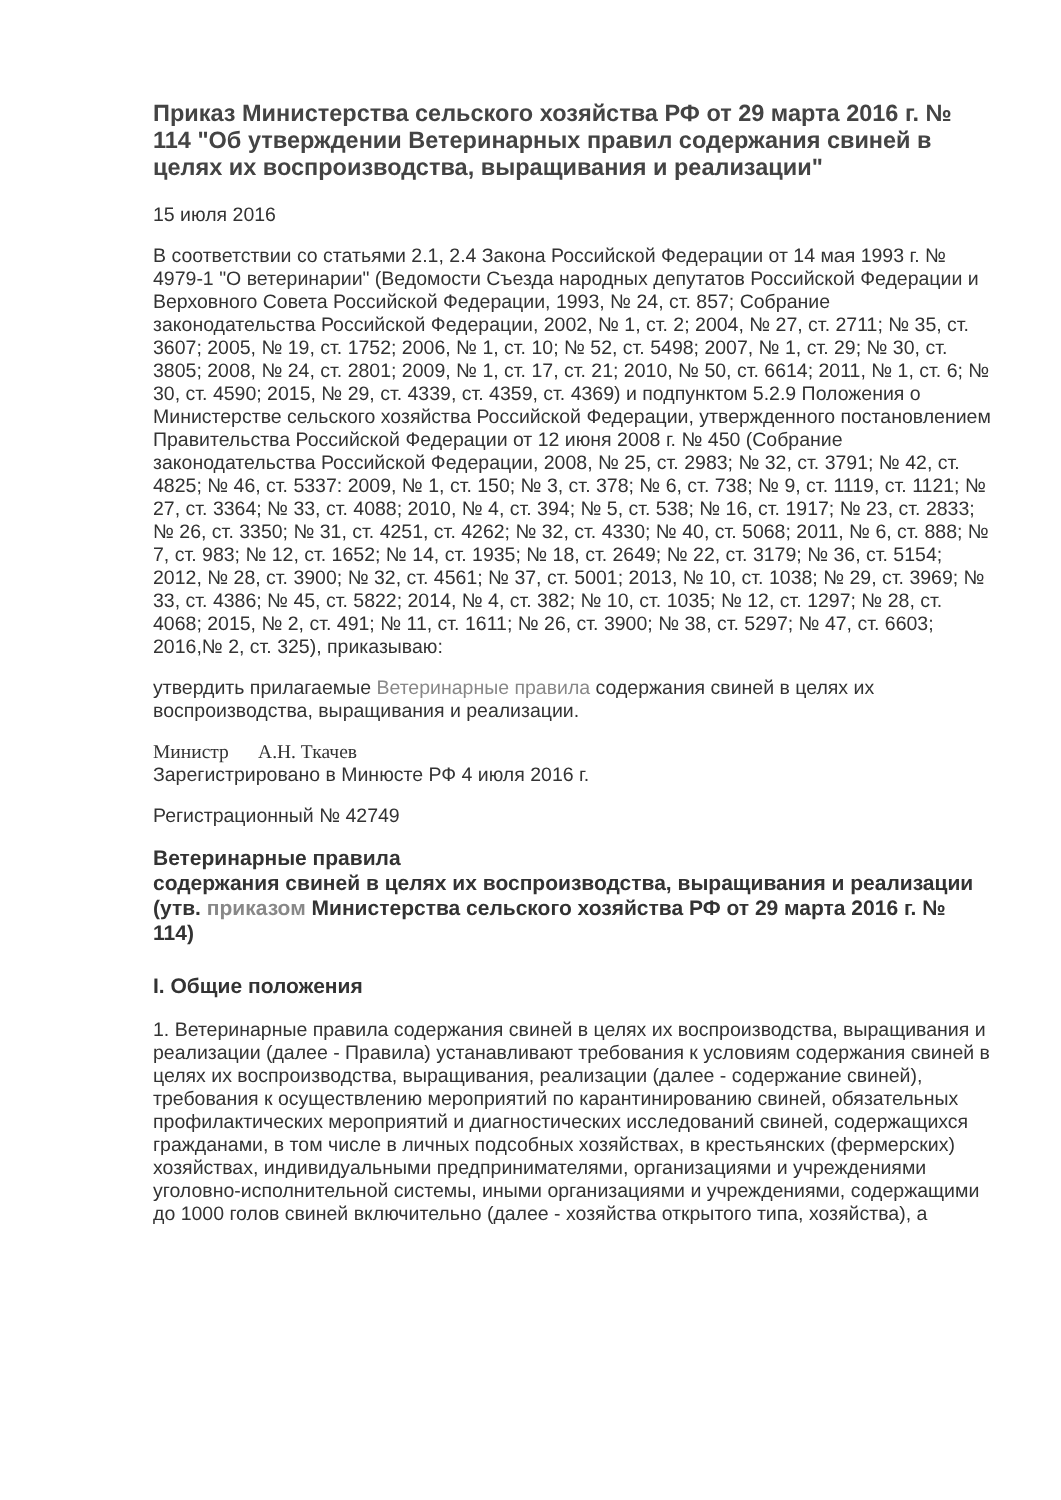Приказ Министерства сельского хозяйства РФ от 29 марта 2016 г. № 114 "Об утверждении Ветеринарных правил содержания свиней в целях их воспроизводства, выращивания и реализации"
15 июля 2016
В соответствии со статьями 2.1, 2.4 Закона Российской Федерации от 14 мая 1993 г. № 4979-1 "О ветеринарии" (Ведомости Съезда народных депутатов Российской Федерации и Верховного Совета Российской Федерации, 1993, № 24, ст. 857; Собрание законодательства Российской Федерации, 2002, № 1, ст. 2; 2004, № 27, ст. 2711; № 35, ст. 3607; 2005, № 19, ст. 1752; 2006, № 1, ст. 10; № 52, ст. 5498; 2007, № 1, ст. 29; № 30, ст. 3805; 2008, № 24, ст. 2801; 2009, № 1, ст. 17, ст. 21; 2010, № 50, ст. 6614; 2011, № 1, ст. 6; № 30, ст. 4590; 2015, № 29, ст. 4339, ст. 4359, ст. 4369) и подпунктом 5.2.9 Положения о Министерстве сельского хозяйства Российской Федерации, утвержденного постановлением Правительства Российской Федерации от 12 июня 2008 г. № 450 (Собрание законодательства Российской Федерации, 2008, № 25, ст. 2983; № 32, ст. 3791; № 42, ст. 4825; № 46, ст. 5337: 2009, № 1, ст. 150; № 3, ст. 378; № 6, ст. 738; № 9, ст. 1119, ст. 1121; № 27, ст. 3364; № 33, ст. 4088; 2010, № 4, ст. 394; № 5, ст. 538; № 16, ст. 1917; № 23, ст. 2833; № 26, ст. 3350; № 31, ст. 4251, ст. 4262; № 32, ст. 4330; № 40, ст. 5068; 2011, № 6, ст. 888; № 7, ст. 983; № 12, ст. 1652; № 14, ст. 1935; № 18, ст. 2649; № 22, ст. 3179; № 36, ст. 5154; 2012, № 28, ст. 3900; № 32, ст. 4561; № 37, ст. 5001; 2013, № 10, ст. 1038; № 29, ст. 3969; № 33, ст. 4386; № 45, ст. 5822; 2014, № 4, ст. 382; № 10, ст. 1035; № 12, ст. 1297; № 28, ст. 4068; 2015, № 2, ст. 491; № 11, ст. 1611; № 26, ст. 3900; № 38, ст. 5297; № 47, ст. 6603; 2016,№ 2, ст. 325), приказываю:
утвердить прилагаемые Ветеринарные правила содержания свиней в целях их воспроизводства, выращивания и реализации.
Министр А.Н. Ткачев
Зарегистрировано в Минюсте РФ 4 июля 2016 г.
Регистрационный № 42749
Ветеринарные правила
содержания свиней в целях их воспроизводства, выращивания и реализации
(утв. приказом Министерства сельского хозяйства РФ от 29 марта 2016 г. № 114)
I. Общие положения
1. Ветеринарные правила содержания свиней в целях их воспроизводства, выращивания и реализации (далее - Правила) устанавливают требования к условиям содержания свиней в целях их воспроизводства, выращивания, реализации (далее - содержание свиней), требования к осуществлению мероприятий по карантинированию свиней, обязательных профилактических мероприятий и диагностических исследований свиней, содержащихся гражданами, в том числе в личных подсобных хозяйствах, в крестьянских (фермерских) хозяйствах, индивидуальными предпринимателями, организациями и учреждениями уголовно-исполнительной системы, иными организациями и учреждениями, содержащими до 1000 голов свиней включительно (далее - хозяйства открытого типа, хозяйства), а